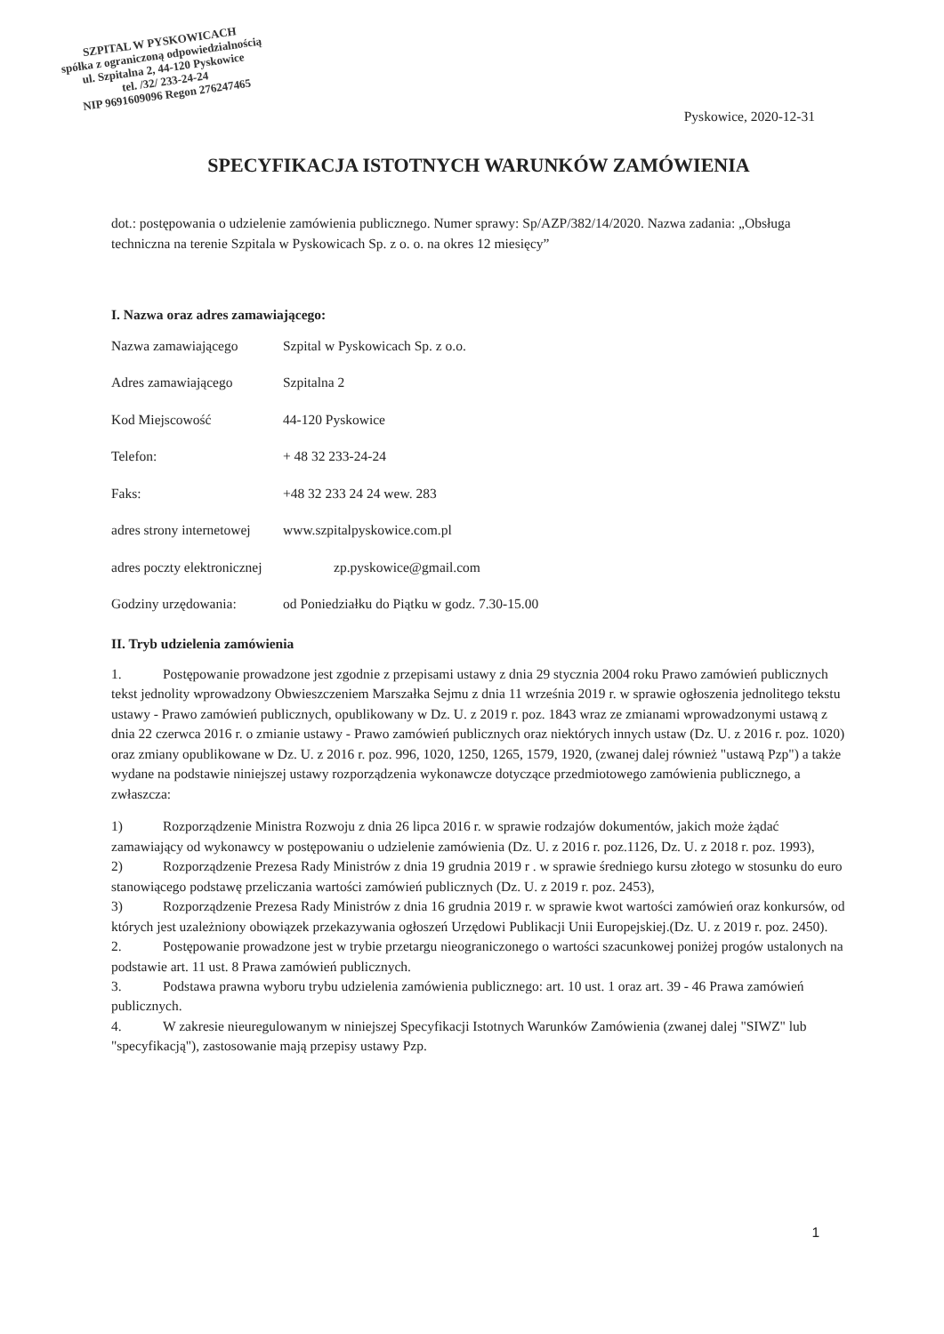SZPITAL W PYSKOWICACH
spółka z ograniczoną odpowiedzialnością
ul. Szpitalna 2, 44-120 Pyskowice
tel. /32/ 233-24-24
NIP 9691609096 Regon 276247465
Pyskowice, 2020-12-31
SPECYFIKACJA ISTOTNYCH WARUNKÓW ZAMÓWIENIA
dot.: postępowania o udzielenie zamówienia publicznego. Numer sprawy: Sp/AZP/382/14/2020. Nazwa zadania: „Obsługa techniczna na terenie Szpitala w Pyskowicach Sp. z o. o. na okres 12 miesięcy”
I. Nazwa oraz adres zamawiającego:
Nazwa zamawiającego Szpital w Pyskowicach Sp. z o.o.
Adres zamawiającego Szpitalna 2
Kod Miejscowość 44-120 Pyskowice
Telefon: + 48 32 233-24-24
Faks: +48 32 233 24 24 wew. 283
adres strony internetowej www.szpitalpyskowice.com.pl
adres poczty elektronicznej zp.pyskowice@gmail.com
Godziny urzędowania: od Poniedziałku do Piątku w godz. 7.30-15.00
II. Tryb udzielenia zamówienia
1. Postępowanie prowadzone jest zgodnie z przepisami ustawy z dnia 29 stycznia 2004 roku Prawo zamówień publicznych tekst jednolity wprowadzony Obwieszczeniem Marszałka Sejmu z dnia 11 września 2019 r. w sprawie ogłoszenia jednolitego tekstu ustawy - Prawo zamówień publicznych, opublikowany w Dz. U. z 2019 r. poz. 1843 wraz ze zmianami wprowadzonymi ustawą z dnia 22 czerwca 2016 r. o zmianie ustawy - Prawo zamówień publicznych oraz niektórych innych ustaw (Dz. U. z 2016 r. poz. 1020) oraz zmiany opublikowane w Dz. U. z 2016 r. poz. 996, 1020, 1250, 1265, 1579, 1920, (zwanej dalej również "ustawą Pzp") a także wydane na podstawie niniejszej ustawy rozporządzenia wykonawcze dotyczące przedmiotowego zamówienia publicznego, a zwłaszcza:
1) Rozporządzenie Ministra Rozwoju z dnia 26 lipca 2016 r. w sprawie rodzajów dokumentów, jakich może żądać zamawiający od wykonawcy w postępowaniu o udzielenie zamówienia (Dz. U. z 2016 r. poz.1126, Dz. U. z 2018 r. poz. 1993),
2) Rozporządzenie Prezesa Rady Ministrów z dnia 19 grudnia 2019 r . w sprawie średniego kursu złotego w stosunku do euro stanowiącego podstawę przeliczania wartości zamówień publicznych (Dz. U. z 2019 r. poz. 2453),
3) Rozporządzenie Prezesa Rady Ministrów z dnia 16 grudnia 2019 r. w sprawie kwot wartości zamówień oraz konkursów, od których jest uzależniony obowiązek przekazywania ogłoszeń Urzędowi Publikacji Unii Europejskiej.(Dz. U. z 2019 r. poz. 2450).
2. Postępowanie prowadzone jest w trybie przetargu nieograniczonego o wartości szacunkowej poniżej progów ustalonych na podstawie art. 11 ust. 8 Prawa zamówień publicznych.
3. Podstawa prawna wyboru trybu udzielenia zamówienia publicznego: art. 10 ust. 1 oraz art. 39 - 46 Prawa zamówień publicznych.
4. W zakresie nieuregulowanym w niniejszej Specyfikacji Istotnych Warunków Zamówienia (zwanej dalej "SIWZ" lub "specyfikacją"), zastosowanie mają przepisy ustawy Pzp.
1